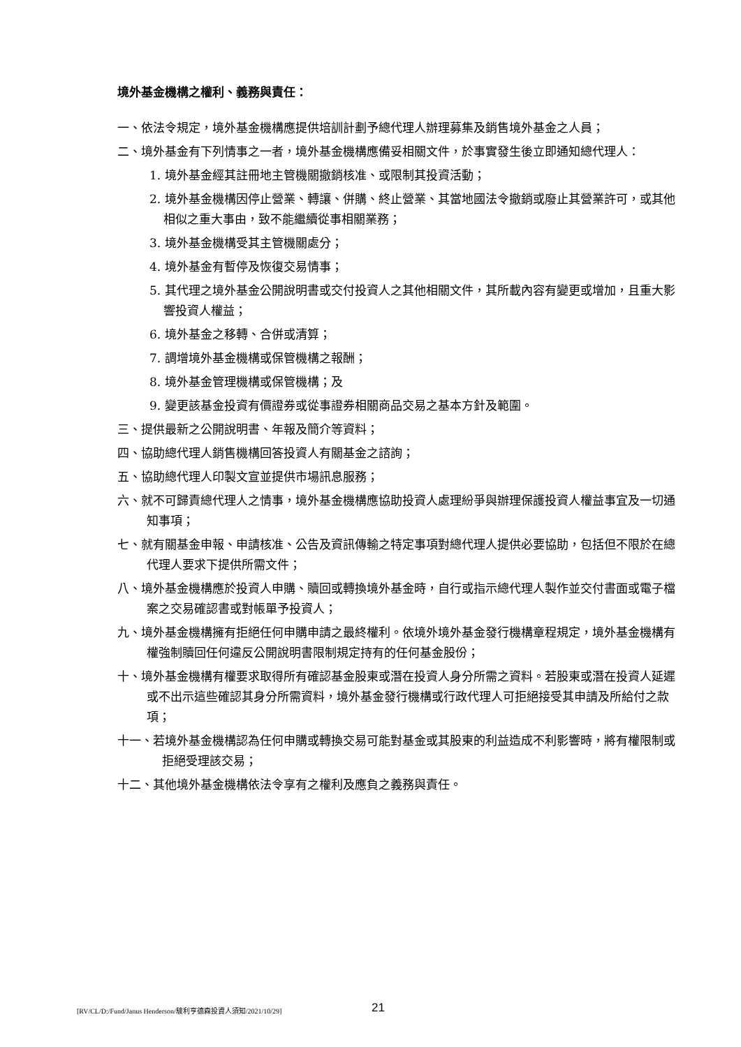境外基金機構之權利、義務與責任：
一、依法令規定，境外基金機構應提供培訓計劃予總代理人辦理募集及銷售境外基金之人員；
二、境外基金有下列情事之一者，境外基金機構應備妥相關文件，於事實發生後立即通知總代理人：
1. 境外基金經其註冊地主管機關撤銷核准、或限制其投資活動；
2. 境外基金機構因停止營業、轉讓、併購、終止營業、其當地國法令撤銷或廢止其營業許可，或其他相似之重大事由，致不能繼續從事相關業務；
3. 境外基金機構受其主管機關處分；
4. 境外基金有暫停及恢復交易情事；
5. 其代理之境外基金公開說明書或交付投資人之其他相關文件，其所載內容有變更或增加，且重大影響投資人權益；
6. 境外基金之移轉、合併或清算；
7. 調增境外基金機構或保管機構之報酬；
8. 境外基金管理機構或保管機構；及
9. 變更該基金投資有價證券或從事證券相關商品交易之基本方針及範圍。
三、提供最新之公開說明書、年報及簡介等資料；
四、協助總代理人銷售機構回答投資人有關基金之諮詢；
五、協助總代理人印製文宣並提供市場訊息服務；
六、就不可歸責總代理人之情事，境外基金機構應協助投資人處理紛爭與辦理保護投資人權益事宜及一切通知事項；
七、就有關基金申報、申請核准、公告及資訊傳輸之特定事項對總代理人提供必要協助，包括但不限於在總代理人要求下提供所需文件；
八、境外基金機構應於投資人申購、贖回或轉換境外基金時，自行或指示總代理人製作並交付書面或電子檔案之交易確認書或對帳單予投資人；
九、境外基金機構擁有拒絕任何申購申請之最終權利。依境外境外基金發行機構章程規定，境外基金機構有權強制贖回任何違反公開說明書限制規定持有的任何基金股份；
十、境外基金機構有權要求取得所有確認基金股東或潛在投資人身分所需之資料。若股東或潛在投資人延遲或不出示這些確認其身分所需資料，境外基金發行機構或行政代理人可拒絕接受其申請及所給付之款項；
十一、若境外基金機構認為任何申購或轉換交易可能對基金或其股東的利益造成不利影響時，將有權限制或拒絕受理該交易；
十二、其他境外基金機構依法令享有之權利及應負之義務與責任。
[RV/CL/D:/Fund/Janus Henderson/駿利亨德森投資人須知/2021/10/29] 21